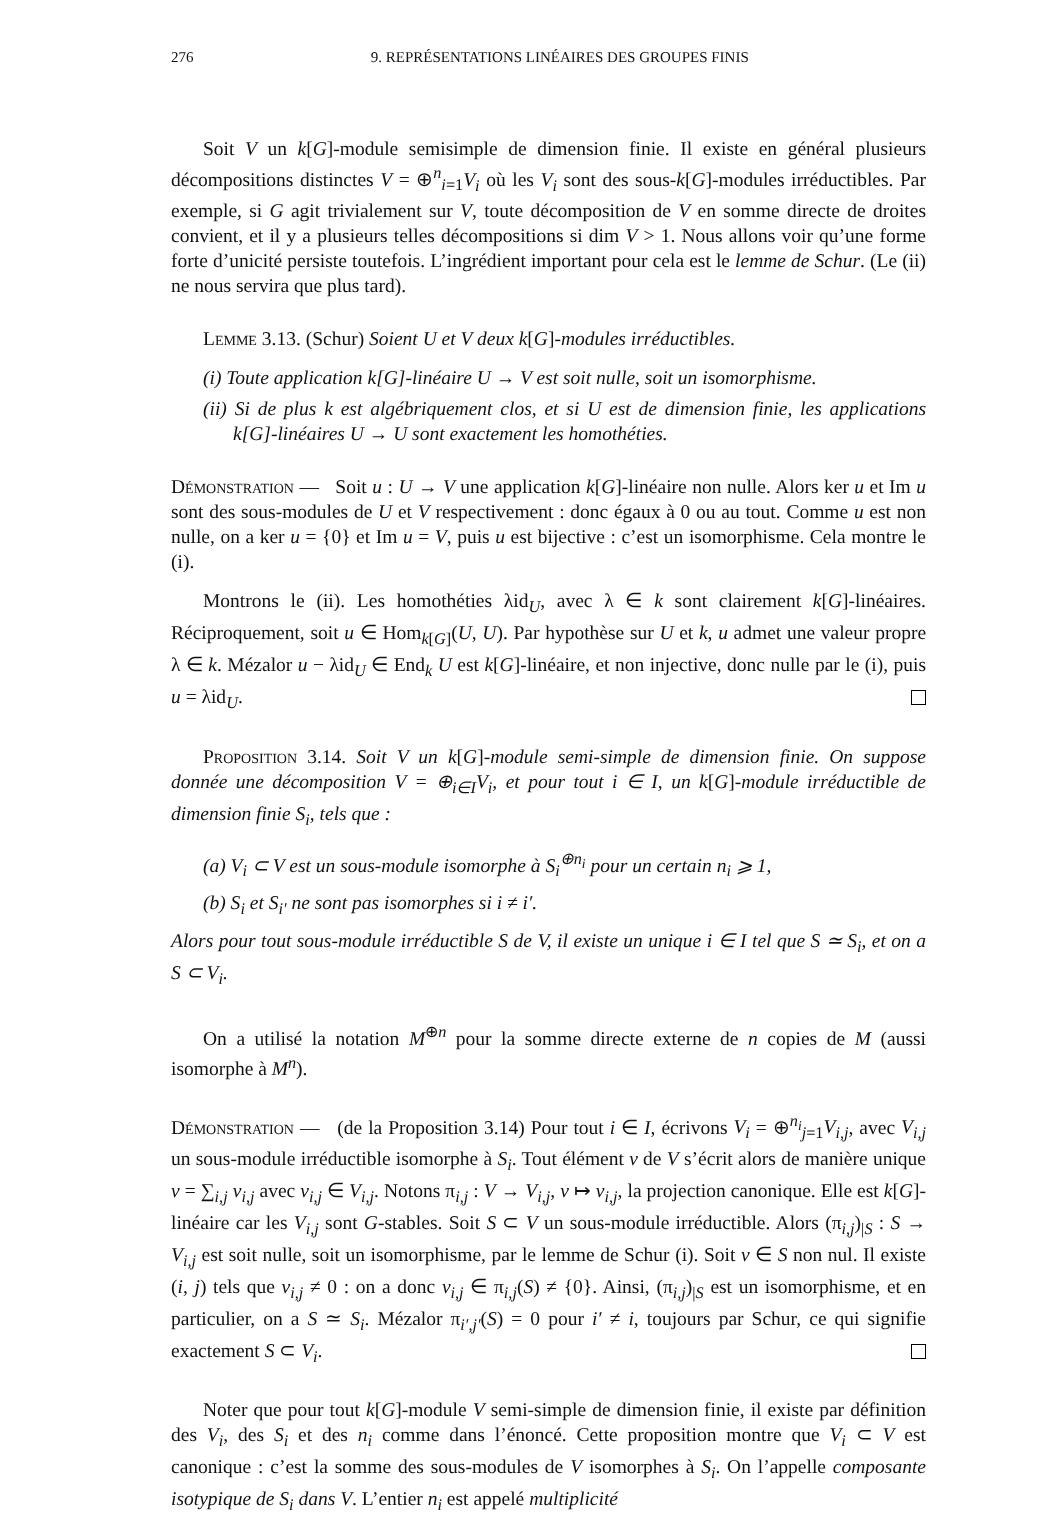276 9. REPRÉSENTATIONS LINÉAIRES DES GROUPES FINIS
Soit V un k[G]-module semisimple de dimension finie. Il existe en général plusieurs décompositions distinctes V = ⊕<sup>n</sup><sub>i=1</sub>V<sub>i</sub> où les V<sub>i</sub> sont des sous-k[G]-modules irréductibles. Par exemple, si G agit trivialement sur V, toute décomposition de V en somme directe de droites convient, et il y a plusieurs telles décompositions si dim V > 1. Nous allons voir qu’une forme forte d’unicité persiste toutefois. L’ingrédient important pour cela est le lemme de Schur. (Le (ii) ne nous servira que plus tard).
Lemme 3.13. (Schur) Soient U et V deux k[G]-modules irréductibles.
(i) Toute application k[G]-linéaire U → V est soit nulle, soit un isomorphisme.
(ii) Si de plus k est algébriquement clos, et si U est de dimension finie, les applications k[G]-linéaires U → U sont exactement les homothéties.
Démonstration — Soit u : U → V une application k[G]-linéaire non nulle. Alors ker u et Im u sont des sous-modules de U et V respectivement : donc égaux à 0 ou au tout. Comme u est non nulle, on a ker u = {0} et Im u = V, puis u est bijective : c’est un isomorphisme. Cela montre le (i).
Montrons le (ii). Les homothéties λid<sub>U</sub>, avec λ ∈ k sont clairement k[G]-linéaires. Réciproquement, soit u ∈ Hom<sub>k[G]</sub>(U, U). Par hypothèse sur U et k, u admet une valeur propre λ ∈ k. Mézalor u − λid<sub>U</sub> ∈ End<sub>k</sub> U est k[G]-linéaire, et non injective, donc nulle par le (i), puis u = λid<sub>U</sub>.
Proposition 3.14. Soit V un k[G]-module semi-simple de dimension finie. On suppose donnée une décomposition V = ⊕<sub>i∈I</sub>V<sub>i</sub>, et pour tout i ∈ I, un k[G]-module irréductible de dimension finie S<sub>i</sub>, tels que :
(a) V<sub>i</sub> ⊂ V est un sous-module isomorphe à S<sub>i</sub><sup>⊕n<sub>i</sub></sup> pour un certain n<sub>i</sub> ⩾ 1,
(b) S<sub>i</sub> et S<sub>i′</sub> ne sont pas isomorphes si i ≠ i′.
Alors pour tout sous-module irréductible S de V, il existe un unique i ∈ I tel que S ≃ S<sub>i</sub>, et on a S ⊂ V<sub>i</sub>.
On a utilisé la notation M<sup>⊕n</sup> pour la somme directe externe de n copies de M (aussi isomorphe à M<sup>n</sup>).
Démonstration — (de la Proposition 3.14) Pour tout i ∈ I, écrivons V<sub>i</sub> = ⊕<sup>n<sub>i</sub></sup><sub>j=1</sub>V<sub>i,j</sub>, avec V<sub>i,j</sub> un sous-module irréductible isomorphe à S<sub>i</sub>. Tout élément v de V s’écrit alors de manière unique v = ∑<sub>i,j</sub> v<sub>i,j</sub> avec v<sub>i,j</sub> ∈ V<sub>i,j</sub>. Notons π<sub>i,j</sub> : V → V<sub>i,j</sub>, v ↦ v<sub>i,j</sub>, la projection canonique. Elle est k[G]-linéaire car les V<sub>i,j</sub> sont G-stables. Soit S ⊂ V un sous-module irréductible. Alors (π<sub>i,j</sub>)<sub>|S</sub> : S → V<sub>i,j</sub> est soit nulle, soit un isomorphisme, par le lemme de Schur (i). Soit v ∈ S non nul. Il existe (i, j) tels que v<sub>i,j</sub> ≠ 0 : on a donc v<sub>i,j</sub> ∈ π<sub>i,j</sub>(S) ≠ {0}. Ainsi, (π<sub>i,j</sub>)<sub>|S</sub> est un isomorphisme, et en particulier, on a S ≃ S<sub>i</sub>. Mézalor π<sub>i′,j′</sub>(S) = 0 pour i′ ≠ i, toujours par Schur, ce qui signifie exactement S ⊂ V<sub>i</sub>.
Noter que pour tout k[G]-module V semi-simple de dimension finie, il existe par définition des V<sub>i</sub>, des S<sub>i</sub> et des n<sub>i</sub> comme dans l’énoncé. Cette proposition montre que V<sub>i</sub> ⊂ V est canonique : c’est la somme des sous-modules de V isomorphes à S<sub>i</sub>. On l’appelle composante isotypique de S<sub>i</sub> dans V. L’entier n<sub>i</sub> est appelé multiplicité